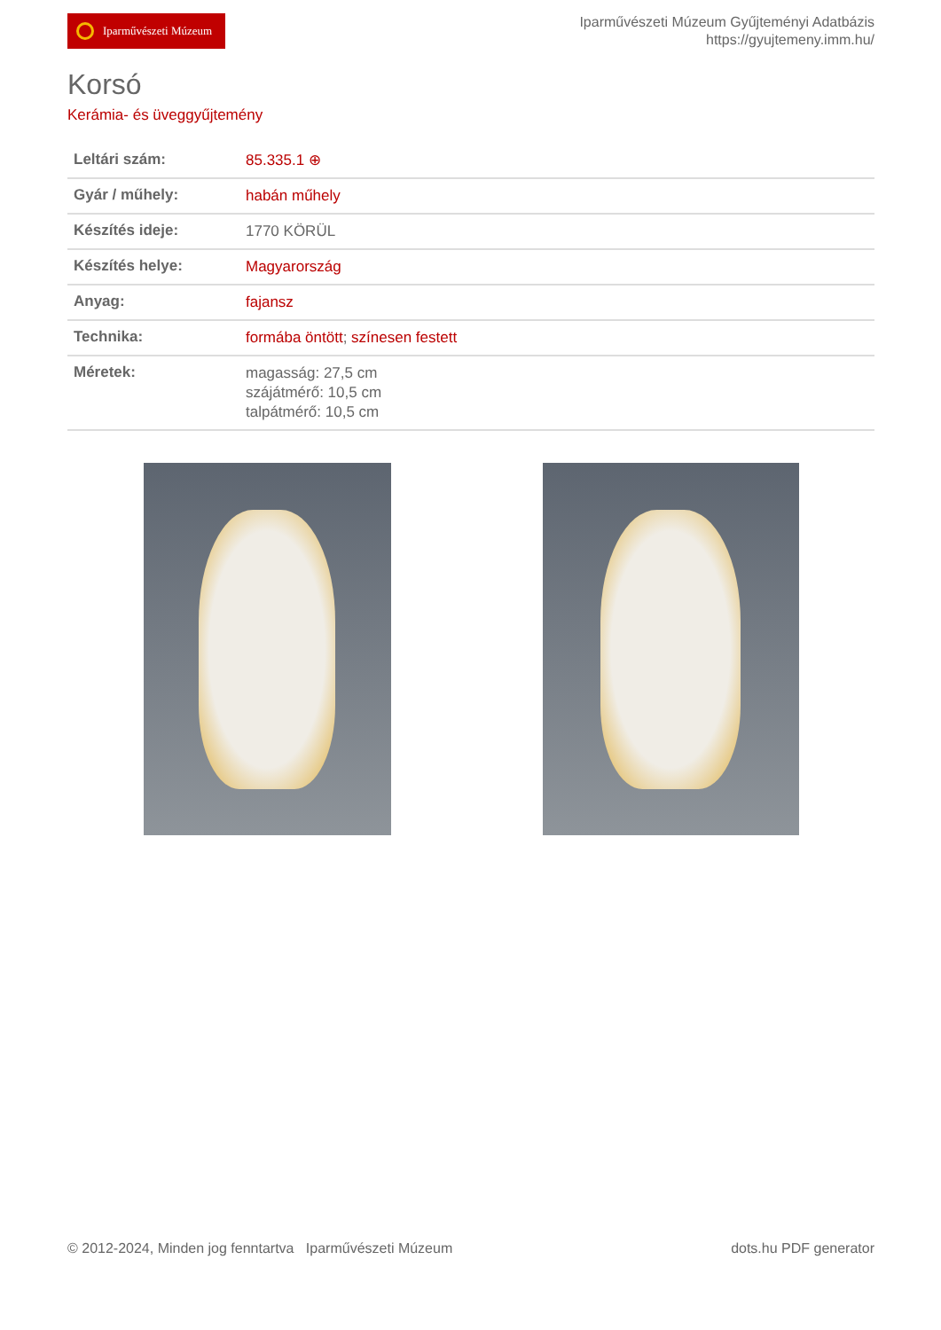Iparművészeti Múzeum
Iparművészeti Múzeum Gyűjteményi Adatbázis
https://gyujtemeny.imm.hu/
Korsó
Kerámia- és üveggyűjtemény
| Leltári szám: | 85.335.1 ⊕ |
| Gyár / műhely: | habán műhely |
| Készítés ideje: | 1770 KÖRÜL |
| Készítés helye: | Magyarország |
| Anyag: | fajansz |
| Technika: | formába öntött ; színesen festett |
| Méretek: | magasság: 27,5 cm szájátmérő: 10,5 cm talpátmérő: 10,5 cm |
© 2012-2024, Minden jog fenntartva Iparművészeti Múzeum
dots.hu PDF generator